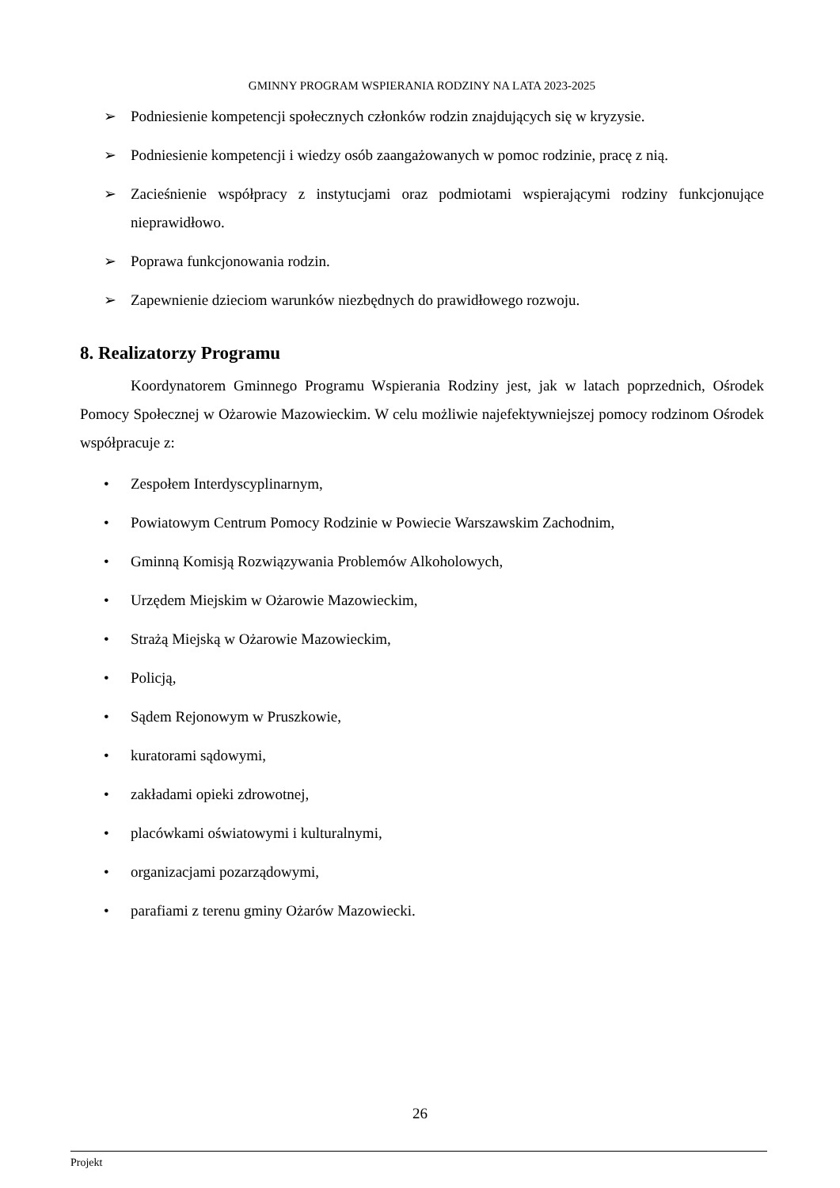GMINNY PROGRAM WSPIERANIA RODZINY NA LATA 2023-2025
➢ Podniesienie kompetencji społecznych członków rodzin znajdujących się w kryzysie.
➢ Podniesienie kompetencji i wiedzy osób zaangażowanych w pomoc rodzinie, pracę z nią.
➢ Zacieśnienie współpracy z instytucjami oraz podmiotami wspierającymi rodziny funkcjonujące nieprawidłowo.
➢ Poprawa funkcjonowania rodzin.
➢ Zapewnienie dzieciom warunków niezbędnych do prawidłowego rozwoju.
8. Realizatorzy Programu
Koordynatorem Gminnego Programu Wspierania Rodziny jest, jak w latach poprzednich, Ośrodek Pomocy Społecznej w Ożarowie Mazowieckim. W celu możliwie najefektywniejszej pomocy rodzinom Ośrodek współpracuje z:
• Zespołem Interdyscyplinarnym,
• Powiatowym Centrum Pomocy Rodzinie w Powiecie Warszawskim Zachodnim,
• Gminną Komisją Rozwiązywania Problemów Alkoholowych,
• Urzędem Miejskim w Ożarowie Mazowieckim,
• Strażą Miejską w Ożarowie Mazowieckim,
• Policją,
• Sądem Rejonowym w Pruszkowie,
• kuratorami sądowymi,
• zakładami opieki zdrowotnej,
• placówkami oświatowymi i kulturalnymi,
• organizacjami pozarządowymi,
• parafiami z terenu gminy Ożarów Mazowiecki.
26
Projekt